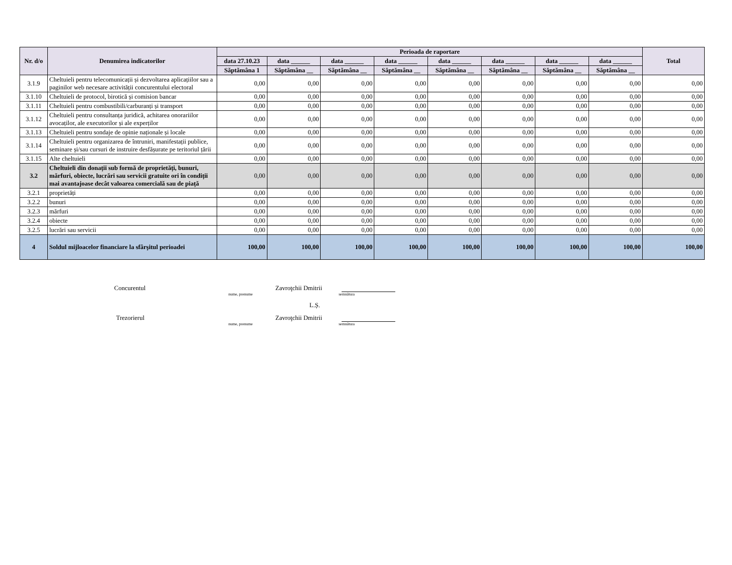| Nr. d/o | Denumirea indicatorilor | Perioada de raportare | | | | | | | | Total |
| --- | --- | --- | --- | --- | --- | --- | --- | --- | --- | --- |
| | | data 27.10.23 | data ______ | data ______ | data ______ | data ______ | data ______ | data ______ | data ______ | |
| | | Săptămâna 1 | Săptămâna __ | Săptămâna __ | Săptămâna __ | Săptămâna __ | Săptămâna __ | Săptămâna __ | Săptămâna __ | |
| 3.1.9 | Cheltuieli pentru telecomunicații și dezvoltarea aplicațiilor sau a paginilor web necesare activității concurentului electoral | 0,00 | 0,00 | 0,00 | 0,00 | 0,00 | 0,00 | 0,00 | 0,00 | 0,00 |
| 3.1.10 | Cheltuieli de protocol, birotică și comision bancar | 0,00 | 0,00 | 0,00 | 0,00 | 0,00 | 0,00 | 0,00 | 0,00 | 0,00 |
| 3.1.11 | Cheltuieli pentru combustibili/carburanți și transport | 0,00 | 0,00 | 0,00 | 0,00 | 0,00 | 0,00 | 0,00 | 0,00 | 0,00 |
| 3.1.12 | Cheltuieli pentru consultanța juridică, achitarea onorariilor avocaților, ale executorilor și ale experților | 0,00 | 0,00 | 0,00 | 0,00 | 0,00 | 0,00 | 0,00 | 0,00 | 0,00 |
| 3.1.13 | Cheltuieli pentru sondaje de opinie naționale și locale | 0,00 | 0,00 | 0,00 | 0,00 | 0,00 | 0,00 | 0,00 | 0,00 | 0,00 |
| 3.1.14 | Cheltuieli pentru organizarea de întruniri, manifestații publice, seminare și/sau cursuri de instruire desfășurate pe teritoriul țării | 0,00 | 0,00 | 0,00 | 0,00 | 0,00 | 0,00 | 0,00 | 0,00 | 0,00 |
| 3.1.15 | Alte cheltuieli | 0,00 | 0,00 | 0,00 | 0,00 | 0,00 | 0,00 | 0,00 | 0,00 | 0,00 |
| 3.2 | Cheltuieli din donații sub formă de proprietăți, bunuri, mărfuri, obiecte, lucrări sau servicii gratuite ori în condiții mai avantajoase decât valoarea comercială sau de piață | 0,00 | 0,00 | 0,00 | 0,00 | 0,00 | 0,00 | 0,00 | 0,00 | 0,00 |
| 3.2.1 | proprietăți | 0,00 | 0,00 | 0,00 | 0,00 | 0,00 | 0,00 | 0,00 | 0,00 | 0,00 |
| 3.2.2 | bunuri | 0,00 | 0,00 | 0,00 | 0,00 | 0,00 | 0,00 | 0,00 | 0,00 | 0,00 |
| 3.2.3 | mărfuri | 0,00 | 0,00 | 0,00 | 0,00 | 0,00 | 0,00 | 0,00 | 0,00 | 0,00 |
| 3.2.4 | obiecte | 0,00 | 0,00 | 0,00 | 0,00 | 0,00 | 0,00 | 0,00 | 0,00 | 0,00 |
| 3.2.5 | lucrări sau servicii | 0,00 | 0,00 | 0,00 | 0,00 | 0,00 | 0,00 | 0,00 | 0,00 | 0,00 |
| 4 | Soldul mijloacelor financiare la sfârşitul perioadei | 100,00 | 100,00 | 100,00 | 100,00 | 100,00 | 100,00 | 100,00 | 100,00 | 100,00 |
Concurentul Zavroţchii Dmitrii
nume, prenume semnătura
L.Ș.
Trezorierul Zavroţchii Dmitrii
nume, prenume semnătura